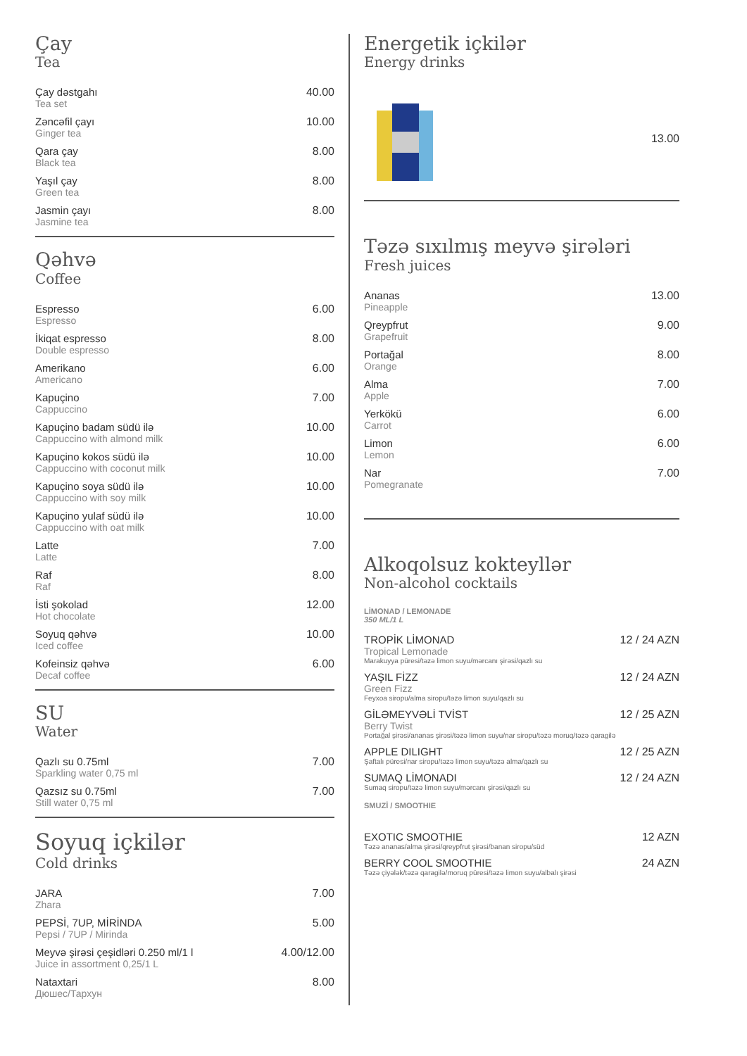Çay
Tea
Çay dəstgahı
Tea set
40.00
Zəncəfil çayı
Ginger tea
10.00
Qara çay
Black tea
8.00
Yaşıl çay
Green tea
8.00
Jasmin çayı
Jasmine tea
8.00
Qəhvə
Coffee
Espresso
Espresso
6.00
İkiqat espresso
Double espresso
8.00
Amerikano
Americano
6.00
Kapuçino
Cappuccino
7.00
Kapuçino badam südü ilə
Cappuccino with almond milk
10.00
Kapuçino kokos südü ilə
Cappuccino with coconut milk
10.00
Kapuçino soya südü ilə
Cappuccino with soy milk
10.00
Kapuçino yulaf südü ilə
Cappuccino with oat milk
10.00
Latte
Latte
7.00
Raf
Raf
8.00
İsti şokolad
Hot chocolate
12.00
Soyuq qəhvə
Iced coffee
10.00
Kofeinsiz qəhvə
Decaf coffee
6.00
SU
Water
Qazlı su 0.75ml
Sparkling water 0,75 ml
7.00
Qazsız su 0.75ml
Still water 0,75 ml
7.00
Soyuq içkilər
Cold drinks
JARA
Zhara
7.00
PEPSİ, 7UP, MİRİNDA
Pepsi / 7UP / Mirinda
5.00
Meyvə şirəsi çeşidləri 0.250 ml/1 l
Juice in assortment 0,25/1 L
4.00/12.00
Nataxtari
Дюшес/Тархун
8.00
Energetik içkilər
Energy drinks
13.00
Təzə sıxılmış meyvə şirələri
Fresh juices
Ananas
Pineapple
13.00
Qreypfrut
Grapefruit
9.00
Portağal
Orange
8.00
Alma
Apple
7.00
Yerkökü
Carrot
6.00
Limon
Lemon
6.00
Nar
Pomegranate
7.00
Alkoqolsuz kokteyllər
Non-alcohol cocktails
LİMONAD / LEMONADE
350 ML/1 L
TROPİK LİMONAD
Tropical Lemonade
Marakuyya püresi/təzə limon suyu/mərcanı şirəsi/qazlı su
12 / 24 AZN
YAŞIL FİZZ
Green Fizz
Feyxoa siropu/alma siropu/təzə limon suyu/qazlı su
12 / 24 AZN
GİLƏMEYVƏLİ TVİST
Berry Twist
Portağal şirəsi/ananas şirəsi/təzə limon suyu/nar siropu/təzə moruq/təzə qaragilə
12 / 25 AZN
APPLE DILIGHT
Şaftalı püresi/nar siropu/təzə limon suyu/təzə alma/qazlı su
12 / 25 AZN
SUMAQ LİMONADI
Sumaq siropu/təzə limon suyu/mərcanı şirəsi/qazlı su
12 / 24 AZN
SMUZİ / SMOOTHIE
EXOTIC SMOOTHIE
Təzə ananas/alma şirəsi/qreypfrut şirəsi/banan siropu/süd
12 AZN
BERRY COOL SMOOTHIE
Təzə çiyələk/təzə qaragilə/moruq püresi/təzə limon suyu/albalı şirəsi
24 AZN